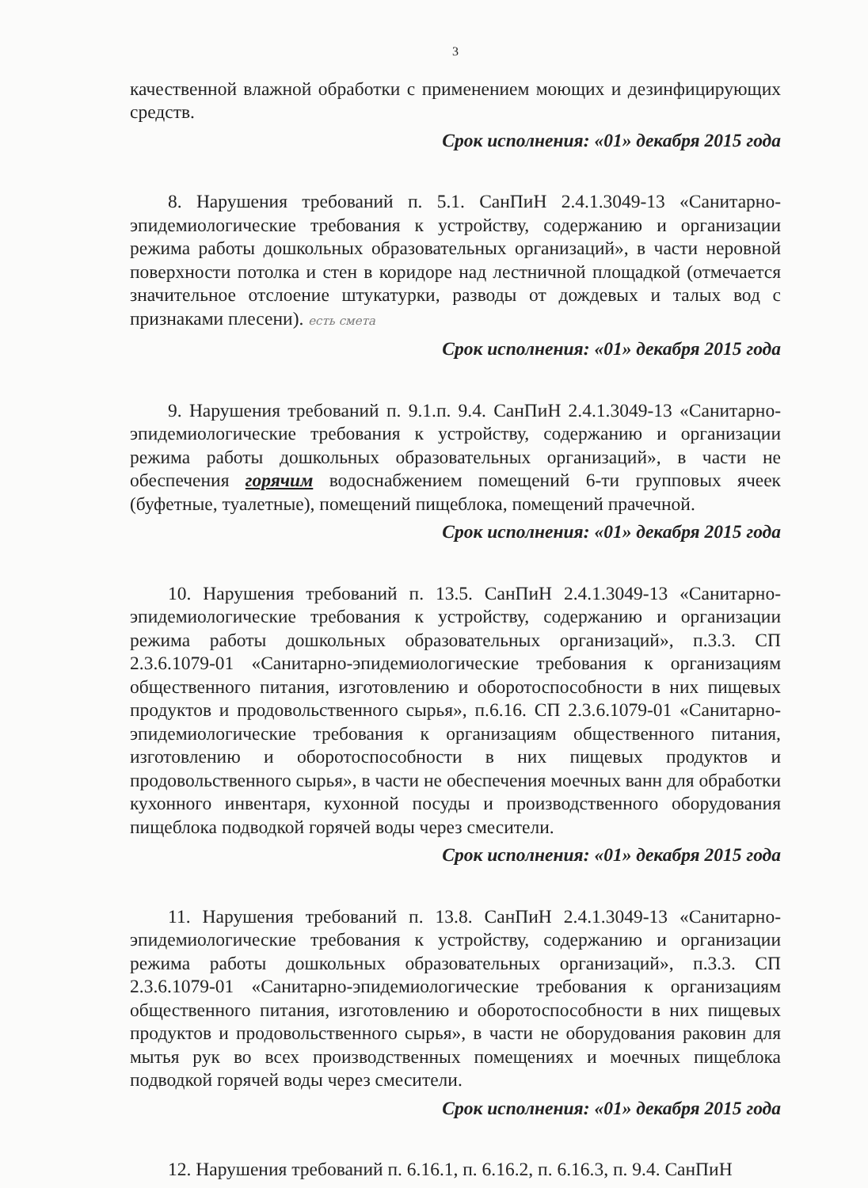3
качественной влажной обработки с применением моющих и дезинфицирующих средств.
Срок исполнения: «01» декабря 2015 года
8. Нарушения требований п. 5.1. СанПиН 2.4.1.3049-13 «Санитарно-эпидемиологические требования к устройству, содержанию и организации режима работы дошкольных образовательных организаций», в части неровной поверхности потолка и стен в коридоре над лестничной площадкой (отмечается значительное отслоение штукатурки, разводы от дождевых и талых вод с признаками плесени). есть смета
Срок исполнения: «01» декабря 2015 года
9. Нарушения требований п. 9.1.п. 9.4. СанПиН 2.4.1.3049-13 «Санитарно-эпидемиологические требования к устройству, содержанию и организации режима работы дошкольных образовательных организаций», в части не обеспечения горячим водоснабжением помещений 6-ти групповых ячеек (буфетные, туалетные), помещений пищеблока, помещений прачечной.
Срок исполнения: «01» декабря 2015 года
10. Нарушения требований п. 13.5. СанПиН 2.4.1.3049-13 «Санитарно-эпидемиологические требования к устройству, содержанию и организации режима работы дошкольных образовательных организаций», п.3.3. СП 2.3.6.1079-01 «Санитарно-эпидемиологические требования к организациям общественного питания, изготовлению и оборотоспособности в них пищевых продуктов и продовольственного сырья», п.6.16. СП 2.3.6.1079-01 «Санитарно-эпидемиологические требования к организациям общественного питания, изготовлению и оборотоспособности в них пищевых продуктов и продовольственного сырья», в части не обеспечения моечных ванн для обработки кухонного инвентаря, кухонной посуды и производственного оборудования пищеблока подводкой горячей воды через смесители.
Срок исполнения: «01» декабря 2015 года
11. Нарушения требований п. 13.8. СанПиН 2.4.1.3049-13 «Санитарно-эпидемиологические требования к устройству, содержанию и организации режима работы дошкольных образовательных организаций», п.3.3. СП 2.3.6.1079-01 «Санитарно-эпидемиологические требования к организациям общественного питания, изготовлению и оборотоспособности в них пищевых продуктов и продовольственного сырья», в части не оборудования раковин для мытья рук во всех производственных помещениях и моечных пищеблока подводкой горячей воды через смесители.
Срок исполнения: «01» декабря 2015 года
12. Нарушения требований п. 6.16.1, п. 6.16.2, п. 6.16.3, п. 9.4. СанПиН